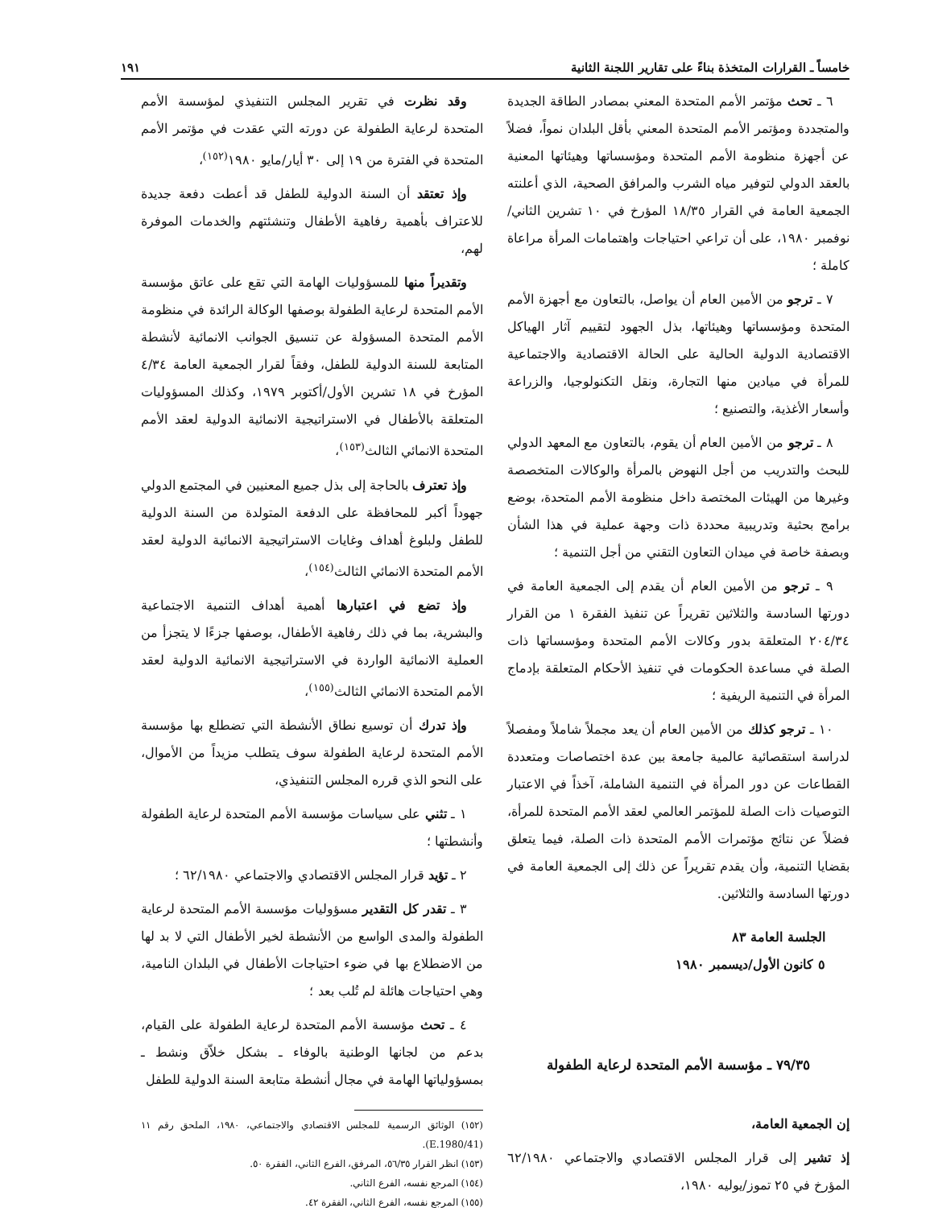خامساً ـ القرارات المتخذة بناءً على تقارير اللجنة الثانية ١٩١
٦ ـ تحث مؤتمر الأمم المتحدة المعني بمصادر الطاقة الجديدة والمتجددة ومؤتمر الأمم المتحدة المعني بأقل البلدان نمواً، فضلاً عن أجهزة منظومة الأمم المتحدة ومؤسساتها وهيئاتها المعنية بالعقد الدولي لتوفير مياه الشرب والمرافق الصحية، الذي أعلنته الجمعية العامة في القرار ١٨/٣٥ المؤرخ في ١٠ تشرين الثاني/نوفمبر ١٩٨٠، على أن تراعي احتياجات واهتمامات المرأة مراعاة كاملة ؛
٧ ـ ترجو من الأمين العام أن يواصل، بالتعاون مع أجهزة الأمم المتحدة ومؤسساتها وهيئاتها، بذل الجهود لتقييم آثار الهياكل الاقتصادية الدولية الحالية على الحالة الاقتصادية والاجتماعية للمرأة في ميادين منها التجارة، ونقل التكنولوجيا، والزراعة وأسعار الأغذية، والتصنيع ؛
٨ ـ ترجو من الأمين العام أن يقوم، بالتعاون مع المعهد الدولي للبحث والتدريب من أجل النهوض بالمرأة والوكالات المتخصصة وغيرها من الهيئات المختصة داخل منظومة الأمم المتحدة، بوضع برامج بحثية وتدريبية محددة ذات وجهة عملية في هذا الشأن وبصفة خاصة في ميدان التعاون التقني من أجل التنمية ؛
٩ ـ ترجو من الأمين العام أن يقدم إلى الجمعية العامة في دورتها السادسة والثلاثين تقريراً عن تنفيذ الفقرة ١ من القرار ٢٠٤/٣٤ المتعلقة بدور وكالات الأمم المتحدة ومؤسساتها ذات الصلة في مساعدة الحكومات في تنفيذ الأحكام المتعلقة بإدماج المرأة في التنمية الريفية ؛
١٠ ـ ترجو كذلك من الأمين العام أن يعد مجملاً شاملاً ومفصلاً لدراسة استقصائية عالمية جامعة بين عدة اختصاصات ومتعددة القطاعات عن دور المرأة في التنمية الشاملة، آخذاً في الاعتبار التوصيات ذات الصلة للمؤتمر العالمي لعقد الأمم المتحدة للمرأة، فضلاً عن نتائج مؤتمرات الأمم المتحدة ذات الصلة، فيما يتعلق بقضايا التنمية، وأن يقدم تقريراً عن ذلك إلى الجمعية العامة في دورتها السادسة والثلاثين.
الجلسة العامة ٨٣
٥ كانون الأول/ديسمبر ١٩٨٠
٧٩/٣٥ ـ مؤسسة الأمم المتحدة لرعاية الطفولة
إن الجمعية العامة،
إذ تشير إلى قرار المجلس الاقتصادي والاجتماعي ٦٢/١٩٨٠ المؤرخ في ٢٥ تموز/يوليه ١٩٨٠،
وقد نظرت في تقرير المجلس التنفيذي لمؤسسة الأمم المتحدة لرعاية الطفولة عن دورته التي عقدت في مؤتمر الأمم المتحدة في الفترة من ١٩ إلى ٣٠ أيار/مايو ١٩٨٠<sup>(١٥٢)</sup>،
وإذ تعتقد أن السنة الدولية للطفل قد أعطت دفعة جديدة للاعتراف بأهمية رفاهية الأطفال وتنشئتهم والخدمات الموفرة لهم،
وتقديراً منها للمسؤوليات الهامة التي تقع على عاتق مؤسسة الأمم المتحدة لرعاية الطفولة بوصفها الوكالة الرائدة في منظومة الأمم المتحدة المسؤولة عن تنسيق الجوانب الانمائية لأنشطة المتابعة للسنة الدولية للطفل، وفقاً لقرار الجمعية العامة ٤/٣٤ المؤرخ في ١٨ تشرين الأول/أكتوبر ١٩٧٩، وكذلك المسؤوليات المتعلقة بالأطفال في الاستراتيجية الانمائية الدولية لعقد الأمم المتحدة الانمائي الثالث<sup>(١٥٣)</sup>،
وإذ تعترف بالحاجة إلى بذل جميع المعنيين في المجتمع الدولي جهوداً أكبر للمحافظة على الدفعة المتولدة من السنة الدولية للطفل ولبلوغ أهداف وغايات الاستراتيجية الانمائية الدولية لعقد الأمم المتحدة الانمائي الثالث<sup>(١٥٤)</sup>،
وإذ تضع في اعتبارها أهمية أهداف التنمية الاجتماعية والبشرية، بما في ذلك رفاهية الأطفال، بوصفها جزءًا لا يتجزأ من العملية الانمائية الواردة في الاستراتيجية الانمائية الدولية لعقد الأمم المتحدة الانمائي الثالث<sup>(١٥٥)</sup>،
وإذ تدرك أن توسيع نطاق الأنشطة التي تضطلع بها مؤسسة الأمم المتحدة لرعاية الطفولة سوف يتطلب مزيداً من الأموال، على النحو الذي قرره المجلس التنفيذي،
١ ـ تثني على سياسات مؤسسة الأمم المتحدة لرعاية الطفولة وأنشطتها ؛
٢ ـ تؤيد قرار المجلس الاقتصادي والاجتماعي ٦٢/١٩٨٠ ؛
٣ ـ تقدر كل التقدير مسؤوليات مؤسسة الأمم المتحدة لرعاية الطفولة والمدى الواسع من الأنشطة لخير الأطفال التي لا بد لها من الاضطلاع بها في ضوء احتياجات الأطفال في البلدان النامية، وهي احتياجات هائلة لم تُلب بعد ؛
٤ ـ تحث مؤسسة الأمم المتحدة لرعاية الطفولة على القيام، بدعم من لجانها الوطنية بالوفاء ـ بشكل خلاّق ونشط ـ بمسؤولياتها الهامة في مجال أنشطة متابعة السنة الدولية للطفل
(١٥٢) الوثائق الرسمية للمجلس الاقتصادي والاجتماعي، ١٩٨٠، الملحق رقم ١١ (E.1980/41).
(١٥٣) انظر القرار ٥٦/٣٥، المرفق، الفرع الثاني، الفقرة ٥٠.
(١٥٤) المرجع نفسه، الفرع الثاني.
(١٥٥) المرجع نفسه، الفرع الثاني، الفقرة ٤٢.